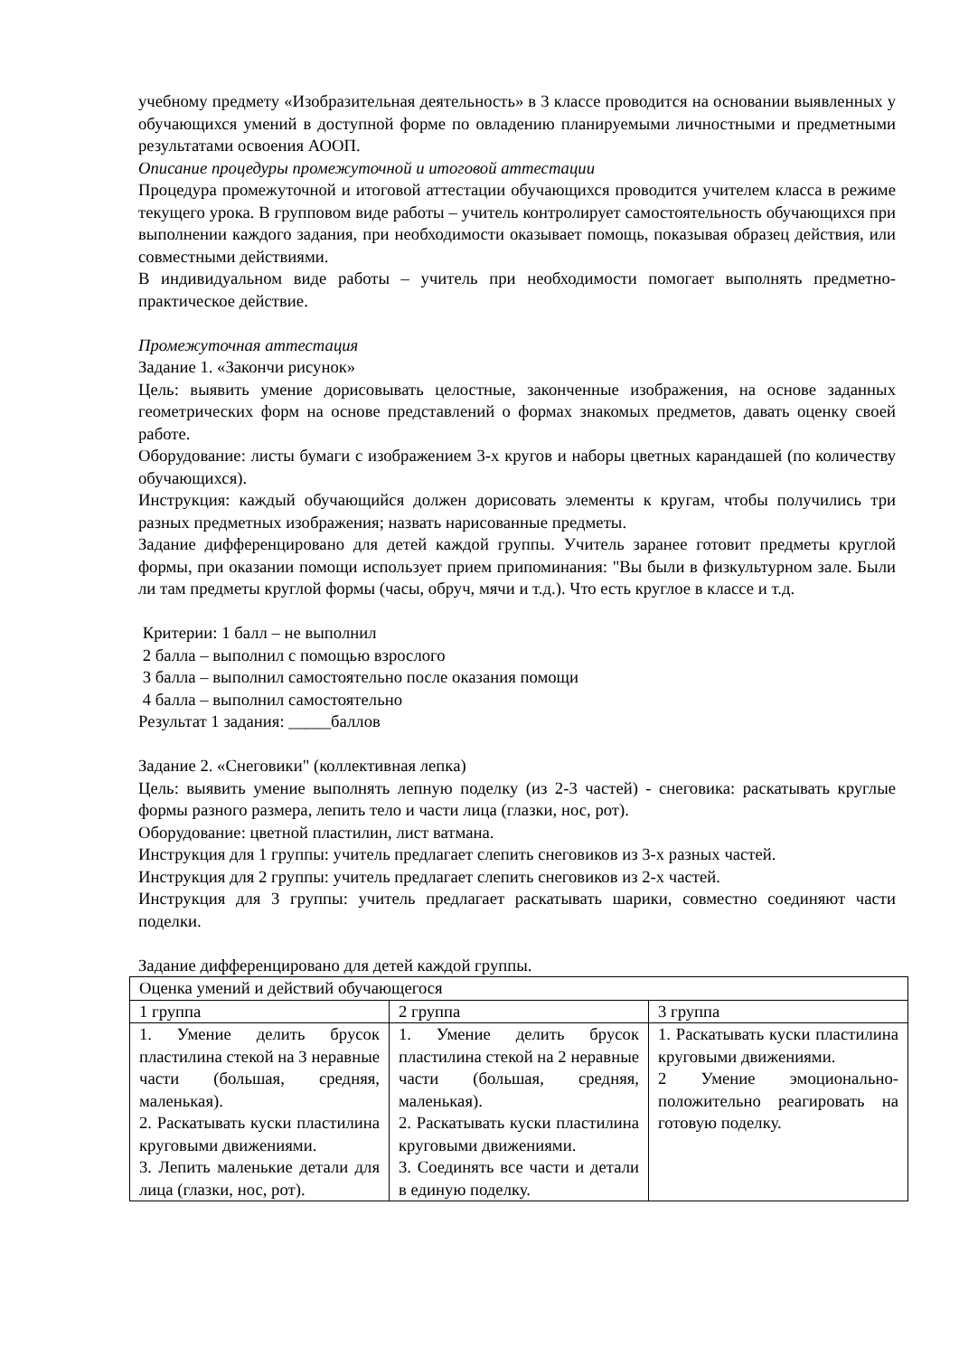учебному предмету «Изобразительная деятельность» в 3 классе проводится на основании выявленных у обучающихся умений в доступной форме по овладению планируемыми личностными и предметными результатами освоения АООП.
Описание процедуры промежуточной и итоговой аттестации
Процедура промежуточной и итоговой аттестации обучающихся проводится учителем класса в режиме текущего урока. В групповом виде работы – учитель контролирует самостоятельность обучающихся при выполнении каждого задания, при необходимости оказывает помощь, показывая образец действия, или совместными действиями.
В индивидуальном виде работы – учитель при необходимости помогает выполнять предметно-практическое действие.
Промежуточная аттестация
Задание 1. «Закончи рисунок»
Цель: выявить умение дорисовывать целостные, законченные изображения, на основе заданных геометрических форм на основе представлений о формах знакомых предметов, давать оценку своей работе.
Оборудование: листы бумаги с изображением 3-х кругов и наборы цветных карандашей (по количеству обучающихся).
Инструкция: каждый обучающийся должен дорисовать элементы к кругам, чтобы получились три разных предметных изображения; назвать нарисованные предметы.
Задание дифференцировано для детей каждой группы. Учитель заранее готовит предметы круглой формы, при оказании помощи использует прием припоминания: "Вы были в физкультурном зале. Были ли там предметы круглой формы (часы, обруч, мячи и т.д.). Что есть круглое в классе и т.д.
Критерии: 1 балл – не выполнил
2 балла – выполнил с помощью взрослого
3 балла – выполнил самостоятельно после оказания помощи
4 балла – выполнил самостоятельно
Результат 1 задания: _____баллов
Задание 2. «Снеговики" (коллективная лепка)
Цель: выявить умение выполнять лепную поделку (из 2-3 частей) - снеговика: раскатывать круглые формы разного размера, лепить тело и части лица (глазки, нос, рот).
Оборудование: цветной пластилин, лист ватмана.
Инструкция для 1 группы: учитель предлагает слепить снеговиков из 3-х разных частей.
Инструкция для 2 группы: учитель предлагает слепить снеговиков из 2-х частей.
Инструкция для 3 группы: учитель предлагает раскатывать шарики, совместно соединяют части поделки.
Задание дифференцировано для детей каждой группы.
| Оценка умений и действий обучающегося | | |
| 1 группа | 2 группа | 3 группа |
| 1. Умение делить брусок пластилина стекой на 3 неравные части (большая, средняя, маленькая). 2. Раскатывать куски пластилина круговыми движениями. 3. Лепить маленькие детали для лица (глазки, нос, рот). | 1. Умение делить брусок пластилина стекой на 2 неравные части (большая, средняя, маленькая). 2. Раскатывать куски пластилина круговыми движениями. 3. Соединять все части и детали в единую поделку. | 1. Раскатывать куски пластилина круговыми движениями. 2 Умение эмоционально-положительно реагировать на готовую поделку. |